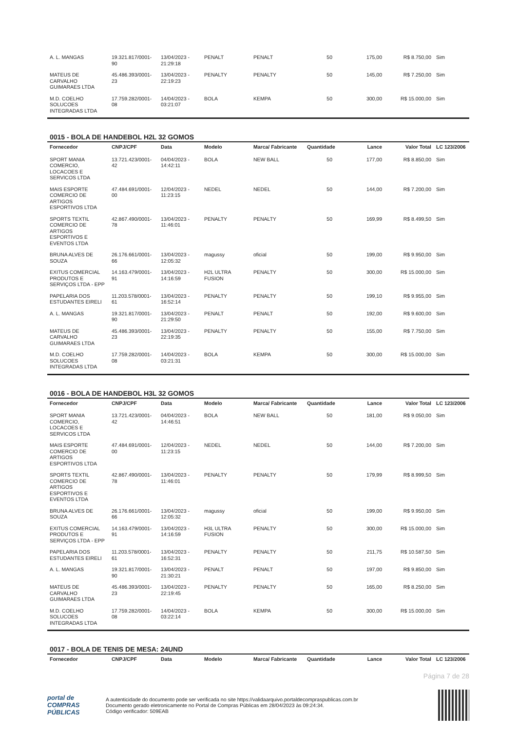| A. L. MANGAS | 19.321.817/0001-90 | 13/04/2023 - 21:29:18 | PENALT | PENALT | 50 | 175,00 | R$ 8.750,00 | Sim |
| MATEUS DE CARVALHO GUIMARAES LTDA | 45.486.393/0001-23 | 13/04/2023 - 22:19:23 | PENALTY | PENALTY | 50 | 145,00 | R$ 7.250,00 | Sim |
| M.D. COELHO SOLUCOES INTEGRADAS LTDA | 17.759.282/0001-08 | 14/04/2023 - 03:21:07 | BOLA | KEMPA | 50 | 300,00 | R$ 15.000,00 | Sim |
0015 - BOLA DE HANDEBOL H2L 32 GOMOS
| Fornecedor | CNPJ/CPF | Data | Modelo | Marca/ Fabricante | Quantidade | Lance | Valor Total | LC 123/2006 |
| --- | --- | --- | --- | --- | --- | --- | --- | --- |
| SPORT MANIA COMERCIO, LOCACOES E SERVICOS LTDA | 13.721.423/0001-42 | 04/04/2023 - 14:42:11 | BOLA | NEW BALL | 50 | 177,00 | R$ 8.850,00 | Sim |
| MAIS ESPORTE COMERCIO DE ARTIGOS ESPORTIVOS LTDA | 47.484.691/0001-00 | 12/04/2023 - 11:23:15 | NEDEL | NEDEL | 50 | 144,00 | R$ 7.200,00 | Sim |
| SPORTS TEXTIL COMERCIO DE ARTIGOS ESPORTIVOS E EVENTOS LTDA | 42.867.490/0001-78 | 13/04/2023 - 11:46:01 | PENALTY | PENALTY | 50 | 169,99 | R$ 8.499,50 | Sim |
| BRUNA ALVES DE SOUZA | 26.176.661/0001-66 | 13/04/2023 - 12:05:32 | magussy | oficial | 50 | 199,00 | R$ 9.950,00 | Sim |
| EXITUS COMERCIAL PRODUTOS E SERVIÇOS LTDA - EPP | 14.163.479/0001-91 | 13/04/2023 - 14:16:59 | H2L ULTRA FUSION | PENALTY | 50 | 300,00 | R$ 15.000,00 | Sim |
| PAPELARIA DOS ESTUDANTES EIRELI | 11.203.578/0001-61 | 13/04/2023 - 16:52:14 | PENALTY | PENALTY | 50 | 199,10 | R$ 9.955,00 | Sim |
| A. L. MANGAS | 19.321.817/0001-90 | 13/04/2023 - 21:29:50 | PENALT | PENALT | 50 | 192,00 | R$ 9.600,00 | Sim |
| MATEUS DE CARVALHO GUIMARAES LTDA | 45.486.393/0001-23 | 13/04/2023 - 22:19:35 | PENALTY | PENALTY | 50 | 155,00 | R$ 7.750,00 | Sim |
| M.D. COELHO SOLUCOES INTEGRADAS LTDA | 17.759.282/0001-08 | 14/04/2023 - 03:21:31 | BOLA | KEMPA | 50 | 300,00 | R$ 15.000,00 | Sim |
0016 - BOLA DE HANDEBOL H3L 32 GOMOS
| Fornecedor | CNPJ/CPF | Data | Modelo | Marca/ Fabricante | Quantidade | Lance | Valor Total | LC 123/2006 |
| --- | --- | --- | --- | --- | --- | --- | --- | --- |
| SPORT MANIA COMERCIO, LOCACOES E SERVICOS LTDA | 13.721.423/0001-42 | 04/04/2023 - 14:46:51 | BOLA | NEW BALL | 50 | 181,00 | R$ 9.050,00 | Sim |
| MAIS ESPORTE COMERCIO DE ARTIGOS ESPORTIVOS LTDA | 47.484.691/0001-00 | 12/04/2023 - 11:23:15 | NEDEL | NEDEL | 50 | 144,00 | R$ 7.200,00 | Sim |
| SPORTS TEXTIL COMERCIO DE ARTIGOS ESPORTIVOS E EVENTOS LTDA | 42.867.490/0001-78 | 13/04/2023 - 11:46:01 | PENALTY | PENALTY | 50 | 179,99 | R$ 8.999,50 | Sim |
| BRUNA ALVES DE SOUZA | 26.176.661/0001-66 | 13/04/2023 - 12:05:32 | magussy | oficial | 50 | 199,00 | R$ 9.950,00 | Sim |
| EXITUS COMERCIAL PRODUTOS E SERVIÇOS LTDA - EPP | 14.163.479/0001-91 | 13/04/2023 - 14:16:59 | H3L ULTRA FUSION | PENALTY | 50 | 300,00 | R$ 15.000,00 | Sim |
| PAPELARIA DOS ESTUDANTES EIRELI | 11.203.578/0001-61 | 13/04/2023 - 16:52:31 | PENALTY | PENALTY | 50 | 211,75 | R$ 10.587,50 | Sim |
| A. L. MANGAS | 19.321.817/0001-90 | 13/04/2023 - 21:30:21 | PENALT | PENALT | 50 | 197,00 | R$ 9.850,00 | Sim |
| MATEUS DE CARVALHO GUIMARAES LTDA | 45.486.393/0001-23 | 13/04/2023 - 22:19:45 | PENALTY | PENALTY | 50 | 165,00 | R$ 8.250,00 | Sim |
| M.D. COELHO SOLUCOES INTEGRADAS LTDA | 17.759.282/0001-08 | 14/04/2023 - 03:22:14 | BOLA | KEMPA | 50 | 300,00 | R$ 15.000,00 | Sim |
0017 - BOLA DE TENIS DE MESA: 24UND
| Fornecedor | CNPJ/CPF | Data | Modelo | Marca/ Fabricante | Quantidade | Lance | Valor Total | LC 123/2006 |
| --- | --- | --- | --- | --- | --- | --- | --- | --- |
Página 7 de 28
portal de
COMPRAS
PÚBLICAS
A autenticidade do documento pode ser verificada no site https://validaarquivo.portaldecompraspublicas.com.br
Documento gerado eletronicamente no Portal de Compras Públicas em 28/04/2023 às 09:24:34.
Código verificador: 509EAB